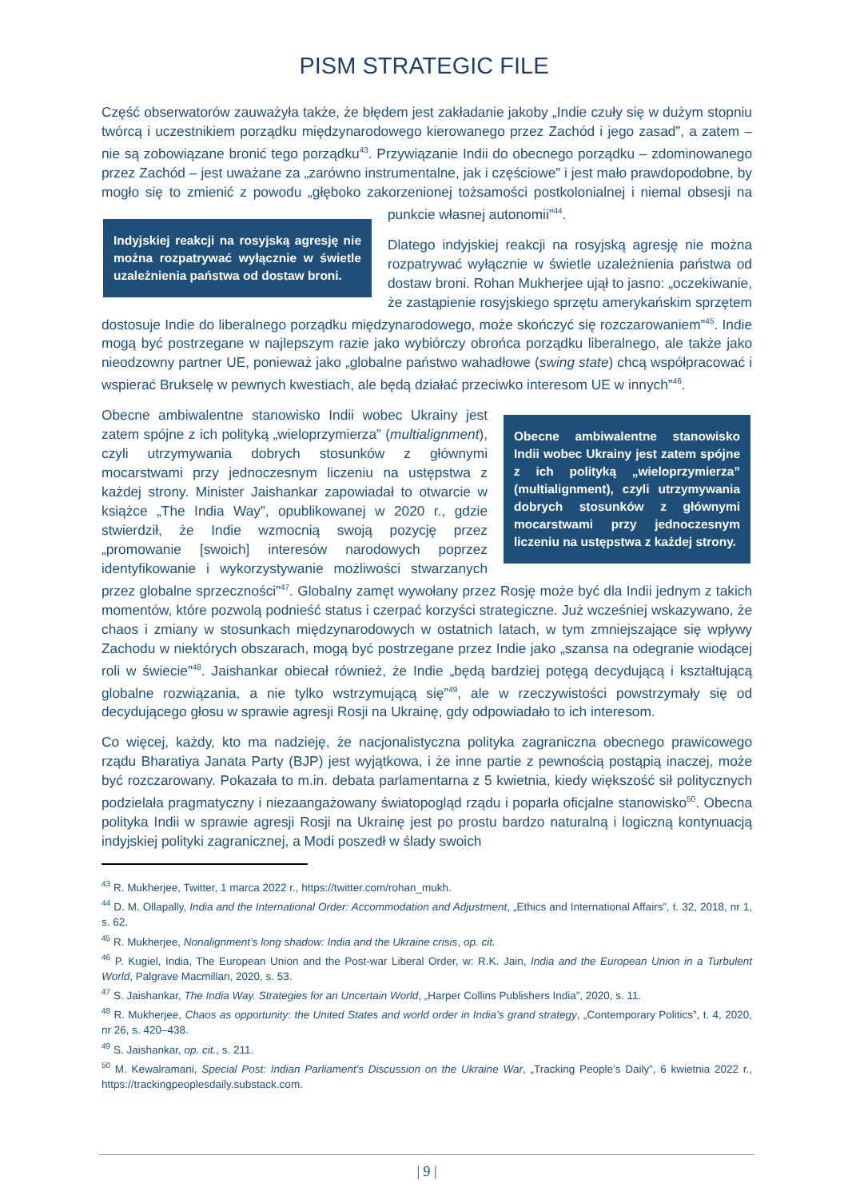PISM STRATEGIC FILE
Część obserwatorów zauważyła także, że błędem jest zakładanie jakoby „Indie czuły się w dużym stopniu twórcą i uczestnikiem porządku międzynarodowego kierowanego przez Zachód i jego zasad”, a zatem – nie są zobowiązane bronić tego porządku<sup>43</sup>. Przywiązanie Indii do obecnego porządku – zdominowanego przez Zachód – jest uważane za „zarówno instrumentalne, jak i częściowe” i jest mało prawdopodobne, by mogło się to zmienić z powodu „głęboko zakorzenionej tożsamości
Indyjskiej reakcji na rosyjską agresję nie można rozpatrywać wyłącznie w świetle uzależnienia państwa od dostaw broni.
postkolonialnej i niemal obsesji na punkcie własnej autonomii”<sup>44</sup>.
Dlatego indyjskiej reakcji na rosyjską agresję nie można rozpatrywać wyłącznie w świetle uzależnienia państwa od dostaw broni. Rohan Mukherjee ujął to jasno: „oczekiwanie, że zastąpienie rosyjskiego sprzętu amerykańskim sprzętem dostosuje Indie do liberalnego porządku międzynarodowego, może skończyć się rozczarowaniem”<sup>45</sup>. Indie mogą być postrzegane w najlepszym razie jako wybiórczy obrońca porządku liberalnego, ale także jako nieodzowny partner UE, ponieważ jako „globalne państwo wahadłowe (swing state) chcą współpracować i wspierać Brukselę w pewnych kwestiach, ale będą działać przeciwko interesom UE w innych”<sup>46</sup>.
Obecne ambiwalentne stanowisko Indii wobec Ukrainy jest zatem spójne z ich polityką „wieloprzymierza” (multialignment), czyli utrzymywania dobrych stosunków z głównymi mocarstwami przy jednoczesnym liczeniu na ustępstwa z każdej strony.
Obecne ambiwalentne stanowisko Indii wobec Ukrainy jest zatem spójne z ich polityką „wieloprzymierza” (multialignment), czyli utrzymywania dobrych stosunków z głównymi mocarstwami przy jednoczesnym liczeniu na ustępstwa z każdej strony. Minister Jaishankar zapowiadał to otwarcie w książce „The India Way”, opublikowanej w 2020 r., gdzie stwierdził, że Indie wzmocnią swoją pozycję przez „promowanie [swoich] interesów narodowych poprzez identyfikowanie i wykorzystywanie możliwości stwarzanych przez globalne sprzeczności”<sup>47</sup>. Globalny zamęt wywołany przez Rosję może być dla Indii jednym z takich momentów, które pozwolą podnieść status i czerpać korzyści strategiczne. Już wcześniej wskazywano, że chaos i zmiany w stosunkach międzynarodowych w ostatnich latach, w tym zmniejszające się wpływy Zachodu w niektórych obszarach, mogą być postrzegane przez Indie jako „szansa na odegranie wiodącej roli w świecie”<sup>48</sup>. Jaishankar obiecał również, że Indie „będą bardziej potęgą decydującą i kształtującą globalne rozwiązania, a nie tylko wstrzymującą się”<sup>49</sup>, ale w rzeczywistości powstrzymały się od decydującego głosu w sprawie agresji Rosji na Ukrainę, gdy odpowiadało to ich interesom.
Co więcej, każdy, kto ma nadzieję, że nacjonalistyczna polityka zagraniczna obecnego prawicowego rządu Bharatiya Janata Party (BJP) jest wyjątkowa, i że inne partie z pewnością postąpią inaczej, może być rozczarowany. Pokazała to m.in. debata parlamentarna z 5 kwietnia, kiedy większość sił politycznych podzielała pragmatyczny i niezaangażowany światopogląd rządu i poparła oficjalne stanowisko<sup>50</sup>. Obecna polityka Indii w sprawie agresji Rosji na Ukrainę jest po prostu bardzo naturalną i logiczną kontynuacją indyjskiej polityki zagranicznej, a Modi poszedł w ślady swoich
<sup>43</sup> R. Mukherjee, Twitter, 1 marca 2022 r., https://twitter.com/rohan_mukh.
<sup>44</sup> D. M. Ollapally, India and the International Order: Accommodation and Adjustment, „Ethics and International Affairs”, t. 32, 2018, nr 1, s. 62.
<sup>45</sup> R. Mukherjee, Nonalignment’s long shadow: India and the Ukraine crisis, op. cit.
<sup>46</sup> P. Kugiel, India, The European Union and the Post-war Liberal Order, w: R.K. Jain, India and the European Union in a Turbulent World, Palgrave Macmillan, 2020, s. 53.
<sup>47</sup> S. Jaishankar, The India Way. Strategies for an Uncertain World, „Harper Collins Publishers India”, 2020, s. 11.
<sup>48</sup> R. Mukherjee, Chaos as opportunity: the United States and world order in India’s grand strategy, „Contemporary Politics”, t. 4, 2020, nr 26, s. 420–438.
<sup>49</sup> S. Jaishankar, op. cit., s. 211.
<sup>50</sup> M. Kewalramani, Special Post: Indian Parliament's Discussion on the Ukraine War, „Tracking People’s Daily”, 6 kwietnia 2022 r., https://trackingpeoplesdaily.substack.com.
| 9 |